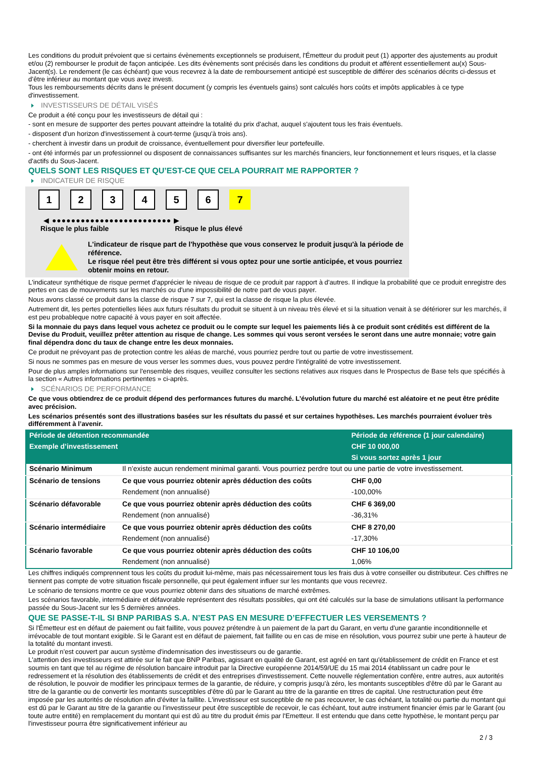Les conditions du produit prévoient que si certains évènements exceptionnels se produisent, l'Émetteur du produit peut (1) apporter des ajustements au produit et/ou (2) rembourser le produit de façon anticipée. Les dits évènements sont précisés dans les conditions du produit et afférent essentiellement au(x) Sous-Jacent(s). Le rendement (le cas échéant) que vous recevrez à la date de remboursement anticipé est susceptible de différer des scénarios décrits ci-dessus et d’être inférieur au montant que vous avez investi.
Tous les remboursements décrits dans le présent document (y compris les éventuels gains) sont calculés hors coûts et impôts applicables à ce type d'investissement.
INVESTISSEURS DE DÉTAIL VISÉS
Ce produit a été conçu pour les investisseurs de détail qui :
- sont en mesure de supporter des pertes pouvant atteindre la totalité du prix d'achat, auquel s'ajoutent tous les frais éventuels.
- disposent d'un horizon d'investissement à court-terme (jusqu'à trois ans).
- cherchent à investir dans un produit de croissance, éventuellement pour diversifier leur portefeuille.
- ont été informés par un professionnel ou disposent de connaissances suffisantes sur les marchés financiers, leur fonctionnement et leurs risques, et la classe d'actifs du Sous-Jacent.
QUELS SONT LES RISQUES ET QU’EST-CE QUE CELA POURRAIT ME RAPPORTER ?
INDICATEUR DE RISQUE
1 2 3 4 5 6 7
◀ ●●●●●●●●●●●●●●●●●●●●●●●●● ▶
Risque le plus faible Risque le plus élevé
L'indicateur de risque part de l'hypothèse que vous conservez le produit jusqu'à la période de référence.
Le risque réel peut être très différent si vous optez pour une sortie anticipée, et vous pourriez obtenir moins en retour.
L'indicateur synthétique de risque permet d'apprécier le niveau de risque de ce produit par rapport à d'autres. Il indique la probabilité que ce produit enregistre des pertes en cas de mouvements sur les marchés ou d'une impossibilité de notre part de vous payer.
Nous avons classé ce produit dans la classe de risque 7 sur 7, qui est la classe de risque la plus élevée.
Autrement dit, les pertes potentielles liées aux futurs résultats du produit se situent à un niveau très élevé et si la situation venait à se détériorer sur les marchés, il est peu probableque notre capacité à vous payer en soit affectée.
Si la monnaie du pays dans lequel vous achetez ce produit ou le compte sur lequel les paiements liés à ce produit sont crédités est différent de la Devise du Produit, veuillez prêter attention au risque de change. Les sommes qui vous seront versées le seront dans une autre monnaie; votre gain final dépendra donc du taux de change entre les deux monnaies.
Ce produit ne prévoyant pas de protection contre les aléas de marché, vous pourriez perdre tout ou partie de votre investissement.
Si nous ne sommes pas en mesure de vous verser les sommes dues, vous pouvez perdre l'intégralité de votre investissement.
Pour de plus amples informations sur l'ensemble des risques, veuillez consulter les sections relatives aux risques dans le Prospectus de Base tels que spécifiés à la section « Autres informations pertinentes » ci-après.
SCÉNARIOS DE PERFORMANCE
Ce que vous obtiendrez de ce produit dépend des performances futures du marché. L’évolution future du marché est aléatoire et ne peut être prédite avec précision.
Les scénarios présentés sont des illustrations basées sur les résultats du passé et sur certaines hypothèses. Les marchés pourraient évoluer très différemment à l’avenir.
| Période de détention recommandée | | Période de référence (1 jour calendaire) |
| --- | --- | --- |
| Exemple d’investissement | | CHF 10 000,00 |
| | | Si vous sortez après 1 jour |
| Scénario Minimum | Il n’existe aucun rendement minimal garanti. Vous pourriez perdre tout ou une partie de votre investissement. | |
| Scénario de tensions | Ce que vous pourriez obtenir après déduction des coûts | CHF 0,00 |
| | Rendement (non annualisé) | -100,00% |
| Scénario défavorable | Ce que vous pourriez obtenir après déduction des coûts | CHF 6 369,00 |
| | Rendement (non annualisé) | -36,31% |
| Scénario intermédiaire | Ce que vous pourriez obtenir après déduction des coûts | CHF 8 270,00 |
| | Rendement (non annualisé) | -17,30% |
| Scénario favorable | Ce que vous pourriez obtenir après déduction des coûts | CHF 10 106,00 |
| | Rendement (non annualisé) | 1,06% |
Les chiffres indiqués comprennent tous les coûts du produit lui-même, mais pas nécessairement tous les frais dus à votre conseiller ou distributeur. Ces chiffres ne tiennent pas compte de votre situation fiscale personnelle, qui peut également influer sur les montants que vous recevrez.
Le scénario de tensions montre ce que vous pourriez obtenir dans des situations de marché extrêmes.
Les scénarios favorable, intermédiaire et défavorable représentent des résultats possibles, qui ont été calculés sur la base de simulations utilisant la performance passée du Sous-Jacent sur les 5 dernières années.
QUE SE PASSE-T-IL SI BNP PARIBAS S.A. N’EST PAS EN MESURE D’EFFECTUER LES VERSEMENTS ?
Si l'Émetteur est en défaut de paiement ou fait faillite, vous pouvez prétendre à un paiement de la part du Garant, en vertu d'une garantie inconditionnelle et irrévocable de tout montant exigible. Si le Garant est en défaut de paiement, fait faillite ou en cas de mise en résolution, vous pourrez subir une perte à hauteur de la totalité du montant investi.
Le produit n'est couvert par aucun système d'indemnisation des investisseurs ou de garantie.
L'attention des investisseurs est attirée sur le fait que BNP Paribas, agissant en qualité de Garant, est agréé en tant qu'établissement de crédit en France et est soumis en tant que tel au régime de résolution bancaire introduit par la Directive européenne 2014/59/UE du 15 mai 2014 établissant un cadre pour le redressement et la résolution des établissements de crédit et des entreprises d'investissement. Cette nouvelle réglementation confère, entre autres, aux autorités de résolution, le pouvoir de modifier les principaux termes de la garantie, de réduire, y compris jusqu'à zéro, les montants susceptibles d'être dû par le Garant au titre de la garantie ou de convertir les montants susceptibles d'être dû par le Garant au titre de la garantie en titres de capital. Une restructuration peut être imposée par les autorités de résolution afin d'éviter la faillite. L'investisseur est susceptible de ne pas recouvrer, le cas échéant, la totalité ou partie du montant qui est dû par le Garant au titre de la garantie ou l'investisseur peut être susceptible de recevoir, le cas échéant, tout autre instrument financier émis par le Garant (ou toute autre entité) en remplacement du montant qui est dû au titre du produit émis par l'Emetteur. Il est entendu que dans cette hypothèse, le montant perçu par l'investisseur pourra être significativement inférieur au
2 / 3